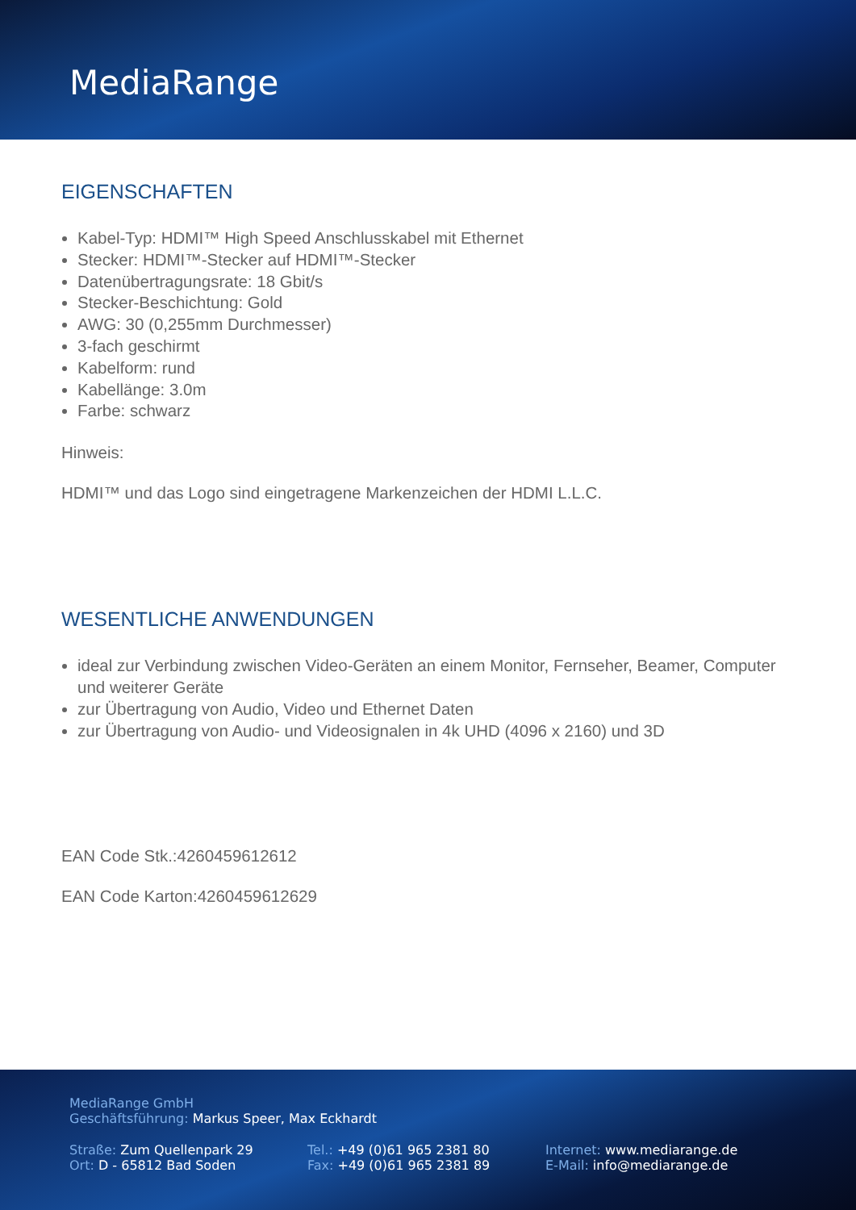MediaRange
EIGENSCHAFTEN
Kabel-Typ: HDMI™ High Speed Anschlusskabel mit Ethernet
Stecker: HDMI™-Stecker auf HDMI™-Stecker
Datenübertragungsrate: 18 Gbit/s
Stecker-Beschichtung: Gold
AWG: 30 (0,255mm Durchmesser)
3-fach geschirmt
Kabelform: rund
Kabellänge: 3.0m
Farbe: schwarz
Hinweis:
HDMI™ und das Logo sind eingetragene Markenzeichen der HDMI L.L.C.
WESENTLICHE ANWENDUNGEN
ideal zur Verbindung zwischen Video-Geräten an einem Monitor, Fernseher, Beamer, Computer und weiterer Geräte
zur Übertragung von Audio, Video und Ethernet Daten
zur Übertragung von Audio- und Videosignalen in 4k UHD (4096 x 2160) und 3D
EAN Code Stk.:4260459612612
EAN Code Karton:4260459612629
MediaRange GmbH
Geschäftsführung: Markus Speer, Max Eckhardt
Straße: Zum Quellenpark 29
Ort: D - 65812 Bad Soden
Tel.: +49 (0)61 965 2381 80
Fax: +49 (0)61 965 2381 89
Internet: www.mediarange.de
E-Mail: info@mediarange.de